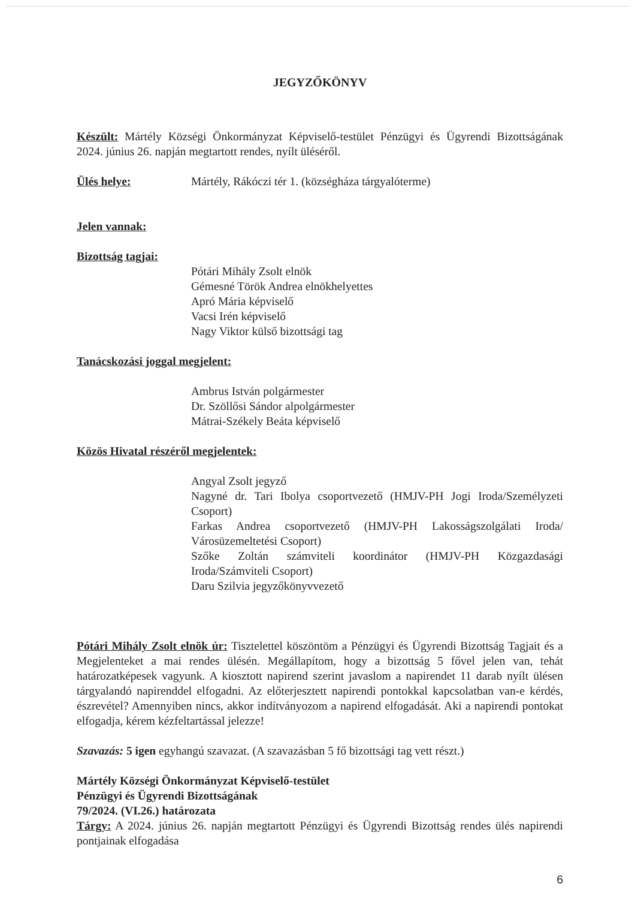JEGYZŐKÖNYV
Készült: Mártély Községi Önkormányzat Képviselő-testület Pénzügyi és Ügyrendi Bizottságának 2024. június 26. napján megtartott rendes, nyílt üléséről.
Ülés helye: Mártély, Rákóczi tér 1. (községháza tárgyalóterme)
Jelen vannak:
Bizottság tagjai:
Pótári Mihály Zsolt elnök
Gémesné Török Andrea elnökhelyettes
Apró Mária képviselő
Vacsi Irén képviselő
Nagy Viktor külső bizottsági tag
Tanácskozási joggal megjelent:
Ambrus István polgármester
Dr. Szöllősi Sándor alpolgármester
Mátrai-Székely Beáta képviselő
Közös Hivatal részéről megjelentek:
Angyal Zsolt jegyző
Nagyné dr. Tari Ibolya csoportvezető (HMJV-PH Jogi Iroda/Személyzeti Csoport)
Farkas Andrea csoportvezető (HMJV-PH Lakosságszolgálati Iroda/ Városüzemeltetési Csoport)
Szőke Zoltán számviteli koordinátor (HMJV-PH Közgazdasági Iroda/Számviteli Csoport)
Daru Szilvia jegyzőkönyvvezető
Pótári Mihály Zsolt elnök úr: Tisztelettel köszöntöm a Pénzügyi és Ügyrendi Bizottság Tagjait és a Megjelenteket a mai rendes ülésén. Megállapítom, hogy a bizottság 5 fővel jelen van, tehát határozatképesek vagyunk. A kiosztott napirend szerint javaslom a napirendet 11 darab nyílt ülésen tárgyalandó napirenddel elfogadni. Az előterjesztett napirendi pontokkal kapcsolatban van-e kérdés, észrevétel? Amennyiben nincs, akkor indítványozom a napirend elfogadását. Aki a napirendi pontokat elfogadja, kérem kézfeltartással jelezze!
Szavazás: 5 igen egyhangú szavazat. (A szavazásban 5 fő bizottsági tag vett részt.)
Mártély Községi Önkormányzat Képviselő-testület
Pénzügyi és Ügyrendi Bizottságának
79/2024. (VI.26.) határozata
Tárgy: A 2024. június 26. napján megtartott Pénzügyi és Ügyrendi Bizottság rendes ülés napirendi pontjainak elfogadása
6